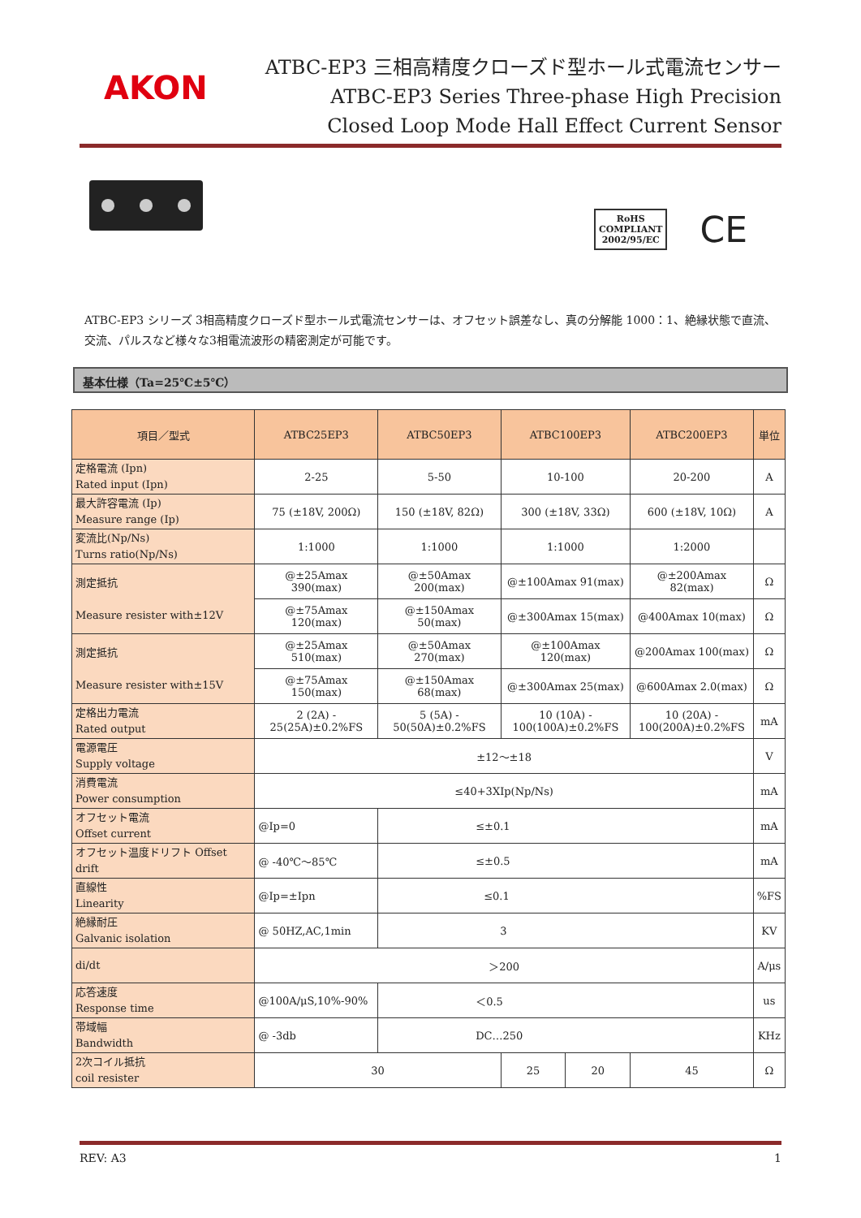AKON
ATBC-EP3 三相高精度クローズド型ホール式電流センサー
ATBC-EP3 Series Three-phase High Precision
Closed Loop Mode Hall Effect Current Sensor
RoHS
COMPLIANT
2002/95/EC
CE
ATBC-EP3 シリーズ 3相高精度クローズド型ホール式電流センサーは、オフセット誤差なし、真の分解能 1000：1、絶縁状態で直流、交流、パルスなど様々な3相電流波形の精密測定が可能です。
基本仕様（Ta=25℃±5℃）
| 項目／型式 | ATBC25EP3 | ATBC50EP3 | ATBC100EP3 | | ATBC200EP3 | 単位 |
| --- | --- | --- | --- | --- | --- | --- |
| 定格電流 (Ipn) Rated input (Ipn) | 2-25 | 5-50 | 10-100 | | 20-200 | A |
| 最大許容電流 (Ip) Measure range (Ip) | 75 (±18V, 200Ω) | 150 (±18V, 82Ω) | 300 (±18V, 33Ω) | | 600 (±18V, 10Ω) | A |
| 変流比(Np/Ns) Turns ratio(Np/Ns) | 1:1000 | 1:1000 | 1:1000 | | 1:2000 | |
| 測定抵抗 Measure resister with±12V | @±25Amax 390(max) | @±50Amax 200(max) | @±100Amax 91(max) | | @±200Amax 82(max) | Ω |
| | @±75Amax 120(max) | @±150Amax 50(max) | @±300Amax 15(max) | | @400Amax 10(max) | Ω |
| 測定抵抗 Measure resister with±15V | @±25Amax 510(max) | @±50Amax 270(max) | @±100Amax 120(max) | | @200Amax 100(max) | Ω |
| | @±75Amax 150(max) | @±150Amax 68(max) | @±300Amax 25(max) | | @600Amax 2.0(max) | Ω |
| 定格出力電流 Rated output | 2 (2A) - 25(25A)±0.2%FS | 5 (5A) - 50(50A)±0.2%FS | 10 (10A) - 100(100A)±0.2%FS | | 10 (20A) - 100(200A)±0.2%FS | mA |
| 電源電圧 Supply voltage | ±12～±18 | | | | | V |
| 消費電流 Power consumption | ≤40+3XIp(Np/Ns) | | | | | mA |
| オフセット電流 Offset current | @Ip=0 | ≤±0.1 | | | | mA |
| オフセット温度ドリフト Offset drift | @ -40℃～85℃ | ≤±0.5 | | | | mA |
| 直線性 Linearity | @Ip=±Ipn | ≤0.1 | | | | %FS |
| 絶縁耐圧 Galvanic isolation | @ 50HZ,AC,1min | 3 | | | | KV |
| di/dt | ＞200 | | | | | A/μs |
| 応答速度 Response time | @100A/μS,10%-90% | ＜0.5 | | | | us |
| 帯域幅 Bandwidth | @ -3db | DC…250 | | | | KHz |
| 2次コイル抵抗 coil resister | 30 | | 25 | 20 | 45 | Ω |
REV: A3 1